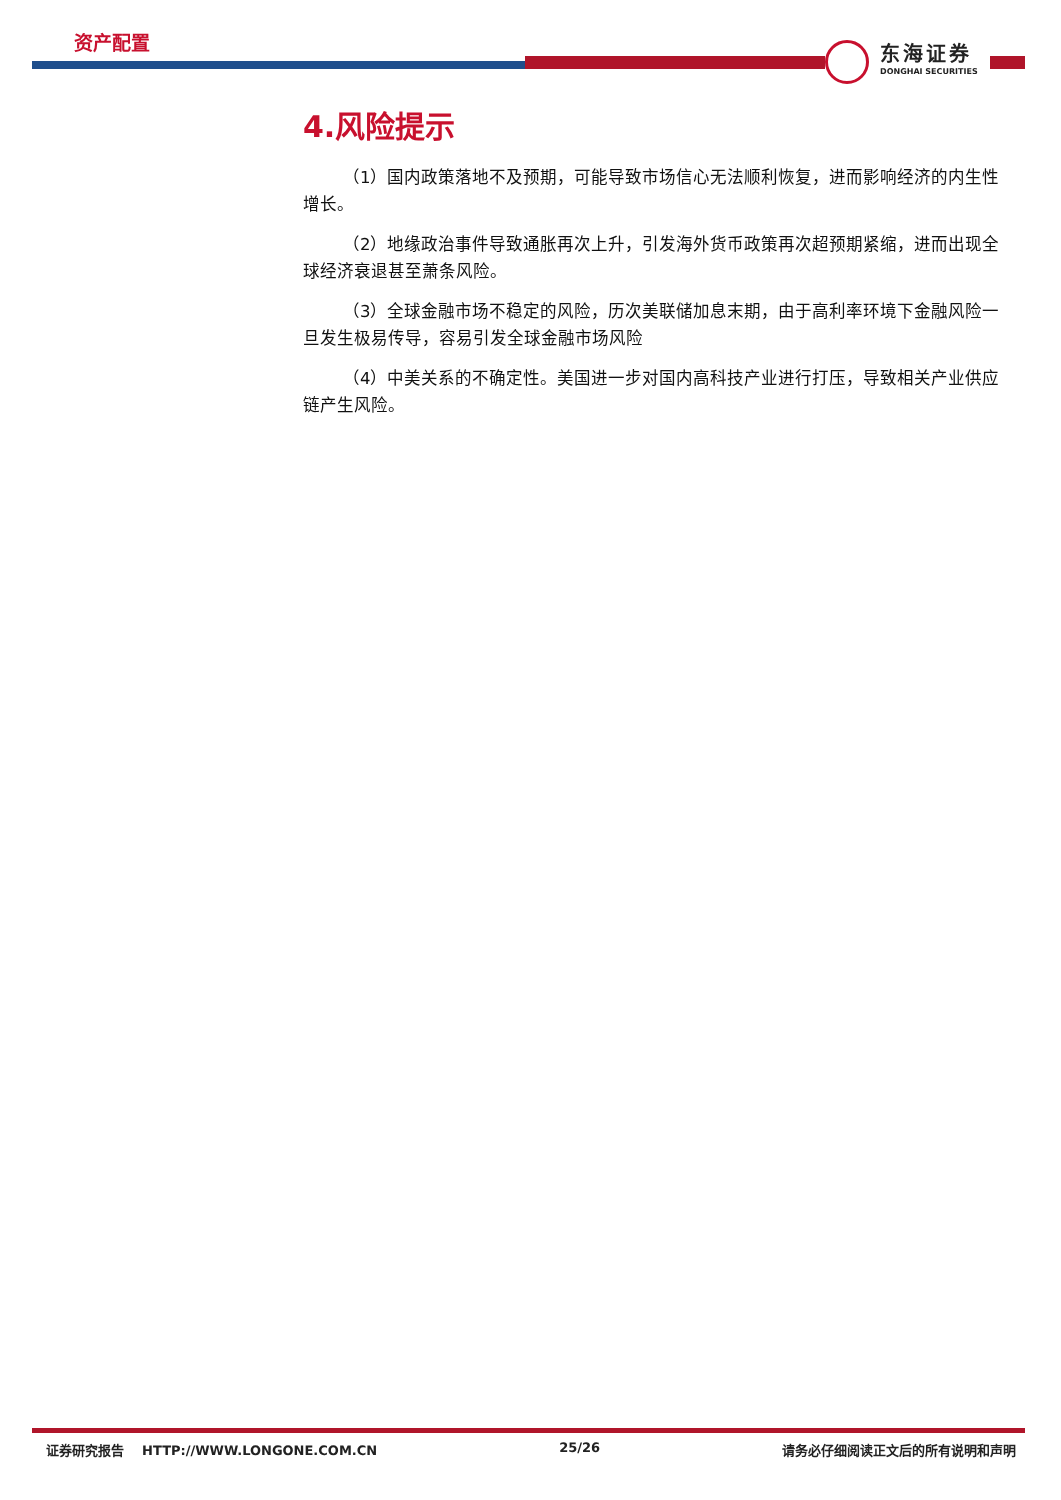资产配置
东海证券
DONGHAI SECURITIES
4.风险提示
（1）国内政策落地不及预期，可能导致市场信心无法顺利恢复，进而影响经济的内生性增长。
（2）地缘政治事件导致通胀再次上升，引发海外货币政策再次超预期紧缩，进而出现全球经济衰退甚至萧条风险。
（3）全球金融市场不稳定的风险，历次美联储加息末期，由于高利率环境下金融风险一旦发生极易传导，容易引发全球金融市场风险
（4）中美关系的不确定性。美国进一步对国内高科技产业进行打压，导致相关产业供应链产生风险。
证券研究报告 HTTP://WWW.LONGONE.COM.CN 25/26 请务必仔细阅读正文后的所有说明和声明